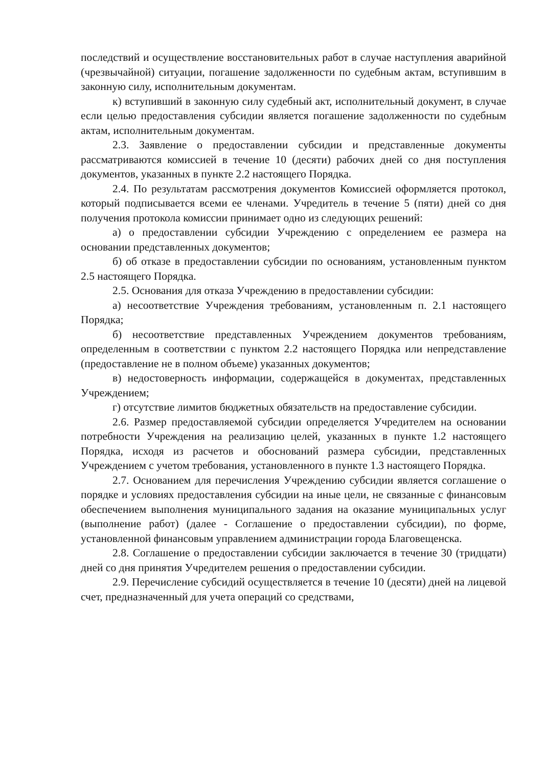последствий и осуществление восстановительных работ в случае наступления аварийной (чрезвычайной) ситуации, погашение задолженности по судебным актам, вступившим в законную силу, исполнительным документам.
к) вступивший в законную силу судебный акт, исполнительный документ, в случае если целью предоставления субсидии является погашение задолженности по судебным актам, исполнительным документам.
2.3. Заявление о предоставлении субсидии и представленные документы рассматриваются комиссией в течение 10 (десяти) рабочих дней со дня поступления документов, указанных в пункте 2.2 настоящего Порядка.
2.4. По результатам рассмотрения документов Комиссией оформляется протокол, который подписывается всеми ее членами. Учредитель в течение 5 (пяти) дней со дня получения протокола комиссии принимает одно из следующих решений:
а) о предоставлении субсидии Учреждению с определением ее размера на основании представленных документов;
б) об отказе в предоставлении субсидии по основаниям, установленным пунктом 2.5 настоящего Порядка.
2.5. Основания для отказа Учреждению в предоставлении субсидии:
а) несоответствие Учреждения требованиям, установленным п. 2.1 настоящего Порядка;
б) несоответствие представленных Учреждением документов требованиям, определенным в соответствии с пунктом 2.2 настоящего Порядка или непредставление (предоставление не в полном объеме) указанных документов;
в) недостоверность информации, содержащейся в документах, представленных Учреждением;
г) отсутствие лимитов бюджетных обязательств на предоставление субсидии.
2.6. Размер предоставляемой субсидии определяется Учредителем на основании потребности Учреждения на реализацию целей, указанных в пункте 1.2 настоящего Порядка, исходя из расчетов и обоснований размера субсидии, представленных Учреждением с учетом требования, установленного в пункте 1.3 настоящего Порядка.
2.7. Основанием для перечисления Учреждению субсидии является соглашение о порядке и условиях предоставления субсидии на иные цели, не связанные с финансовым обеспечением выполнения муниципального задания на оказание муниципальных услуг (выполнение работ) (далее - Соглашение о предоставлении субсидии), по форме, установленной финансовым управлением администрации города Благовещенска.
2.8. Соглашение о предоставлении субсидии заключается в течение 30 (тридцати) дней со дня принятия Учредителем решения о предоставлении субсидии.
2.9. Перечисление субсидий осуществляется в течение 10 (десяти) дней на лицевой счет, предназначенный для учета операций со средствами,